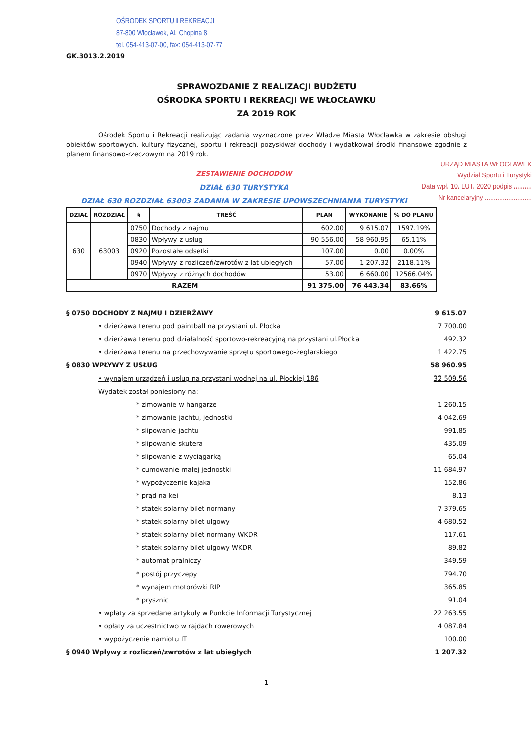OŚRODEK SPORTU I REKREACJI
87-800 Włocławek, Al. Chopina 8
tel. 054-413-07-00, fax: 054-413-07-77
GK.3013.2.2019
SPRAWOZDANIE Z REALIZACJI BUDŻETU
OŚRODKA SPORTU I REKREACJI WE WŁOCŁAWKU
ZA 2019 ROK
Ośrodek Sportu i Rekreacji realizując zadania wyznaczone przez Władze Miasta Włocławka w zakresie obsługi obiektów sportowych, kultury fizycznej, sportu i rekreacji pozyskiwał dochody i wydatkował środki finansowe zgodnie z planem finansowo-rzeczowym na 2019 rok.
URZĄD MIASTA WŁOCŁAWEK
Wydział Sportu i Turystyki
Data wpł. 10. LUT. 2020 podpis ..........
Nr kancelaryjny ..........................
ZESTAWIENIE DOCHODÓW
DZIAŁ 630 TURYSTYKA
DZIAŁ 630 ROZDZIAŁ 63003 ZADANIA W ZAKRESIE UPOWSZECHNIANIA TURYSTYKI
| DZIAŁ | ROZDZIAŁ | § | TREŚĆ | PLAN | WYKONANIE | % DO PLANU |
| --- | --- | --- | --- | --- | --- | --- |
| 630 | 63003 | 0750 | Dochody z najmu | 602.00 | 9 615.07 | 1597.19% |
| | | 0830 | Wpływy z usług | 90 556.00 | 58 960.95 | 65.11% |
| | | 0920 | Pozostałe odsetki | 107.00 | 0.00 | 0.00% |
| | | 0940 | Wpływy z rozliczeń/zwrotów z lat ubiegłych | 57.00 | 1 207.32 | 2118.11% |
| | | 0970 | Wpływy z różnych dochodów | 53.00 | 6 660.00 | 12566.04% |
| RAZEM | | | | 91 375.00 | 76 443.34 | 83.66% |
§ 0750 DOCHODY Z NAJMU I DZIERŻAWY 9 615.07
• dzierżawa terenu pod paintball na przystani ul. Płocka 7 700.00
• dzierżawa terenu pod działalność sportowo-rekreacyjną na przystani ul.Płocka 492.32
• dzierżawa terenu na przechowywanie sprzętu sportowego-żeglarskiego 1 422.75
§ 0830 WPŁYWY Z USŁUG 58 960.95
• wynajem urządzeń i usług na przystani wodnej na ul. Płockiej 186 32 509.56
Wydatek został poniesiony na:
* zimowanie w hangarze 1 260.15
* zimowanie jachtu, jednostki 4 042.69
* slipowanie jachtu 991.85
* slipowanie skutera 435.09
* slipowanie z wyciągarką 65.04
* cumowanie małej jednostki 11 684.97
* wypożyczenie kajaka 152.86
* prąd na kei 8.13
* statek solarny bilet normany 7 379.65
* statek solarny bilet ulgowy 4 680.52
* statek solarny bilet normany WKDR 117.61
* statek solarny bilet ulgowy WKDR 89.82
* automat pralniczy 349.59
* postój przyczepy 794.70
* wynajem motorówki RIP 365.85
* prysznic 91.04
• wpłaty za sprzedane artykuły w Punkcie Informacji Turystycznej 22 263.55
• opłaty za uczestnictwo w rajdach rowerowych 4 087.84
• wypożyczenie namiotu IT 100.00
§ 0940 Wpływy z rozliczeń/zwrotów z lat ubiegłych 1 207.32
1